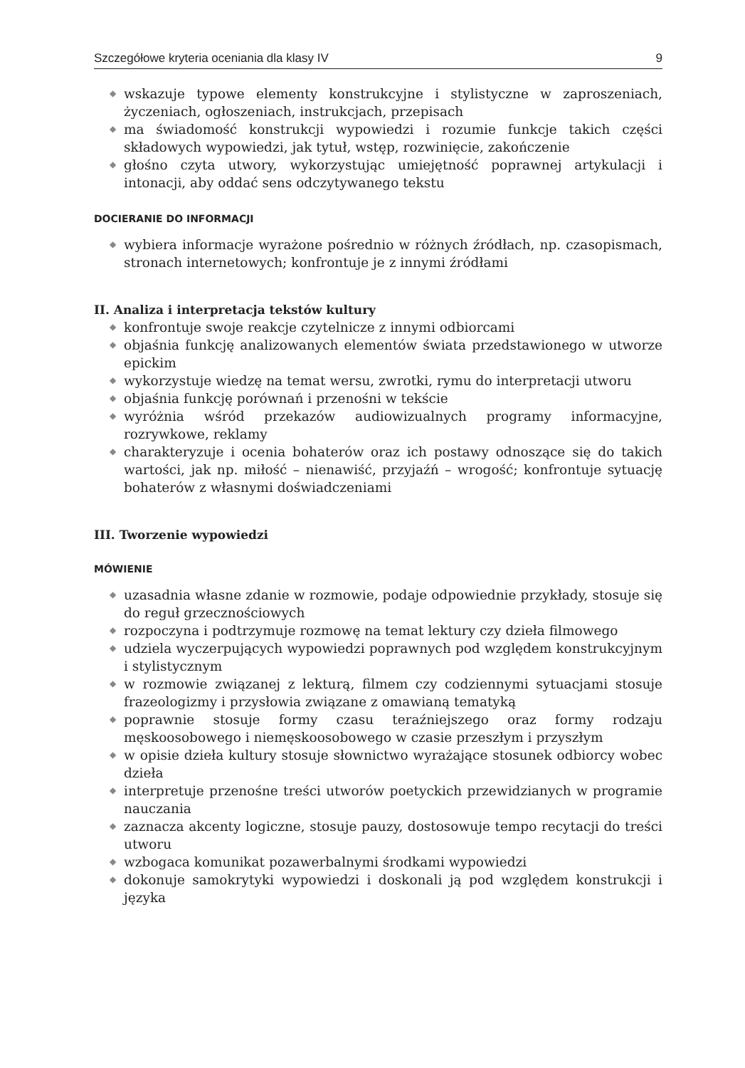Szczegółowe kryteria oceniania dla klasy IV 9
◆ wskazuje typowe elementy konstrukcyjne i stylistyczne w zaproszeniach, życzeniach, ogłoszeniach, instrukcjach, przepisach
◆ ma świadomość konstrukcji wypowiedzi i rozumie funkcje takich części składowych wypowiedzi, jak tytuł, wstęp, rozwinięcie, zakończenie
◆ głośno czyta utwory, wykorzystując umiejętność poprawnej artykulacji i intonacji, aby oddać sens odczytywanego tekstu
DOCIERANIE DO INFORMACJI
◆ wybiera informacje wyrażone pośrednio w różnych źródłach, np. czasopismach, stronach internetowych; konfrontuje je z innymi źródłami
II. Analiza i interpretacja tekstów kultury
◆ konfrontuje swoje reakcje czytelnicze z innymi odbiorcami
◆ objaśnia funkcję analizowanych elementów świata przedstawionego w utworze epickim
◆ wykorzystuje wiedzę na temat wersu, zwrotki, rymu do interpretacji utworu
◆ objaśnia funkcję porównań i przenośni w tekście
◆ wyróżnia wśród przekazów audiowizualnych programy informacyjne, rozrywkowe, reklamy
◆ charakteryzuje i ocenia bohaterów oraz ich postawy odnoszące się do takich wartości, jak np. miłość – nienawiść, przyjaźń – wrogość; konfrontuje sytuację bohaterów z własnymi doświadczeniami
III. Tworzenie wypowiedzi
MÓWIENIE
◆ uzasadnia własne zdanie w rozmowie, podaje odpowiednie przykłady, stosuje się do reguł grzecznościowych
◆ rozpoczyna i podtrzymuje rozmowę na temat lektury czy dzieła filmowego
◆ udziela wyczerpujących wypowiedzi poprawnych pod względem konstrukcyjnym i stylistycznym
◆ w rozmowie związanej z lekturą, filmem czy codziennymi sytuacjami stosuje frazeologizmy i przysłowia związane z omawianą tematyką
◆ poprawnie stosuje formy czasu teraźniejszego oraz formy rodzaju męskoosobowego i niemęskoosobowego w czasie przeszłym i przyszłym
◆ w opisie dzieła kultury stosuje słownictwo wyrażające stosunek odbiorcy wobec dzieła
◆ interpretuje przenośne treści utworów poetyckich przewidzianych w programie nauczania
◆ zaznacza akcenty logiczne, stosuje pauzy, dostosowuje tempo recytacji do treści utworu
◆ wzbogaca komunikat pozawerbalnymi środkami wypowiedzi
◆ dokonuje samokrytyki wypowiedzi i doskonali ją pod względem konstrukcji i języka